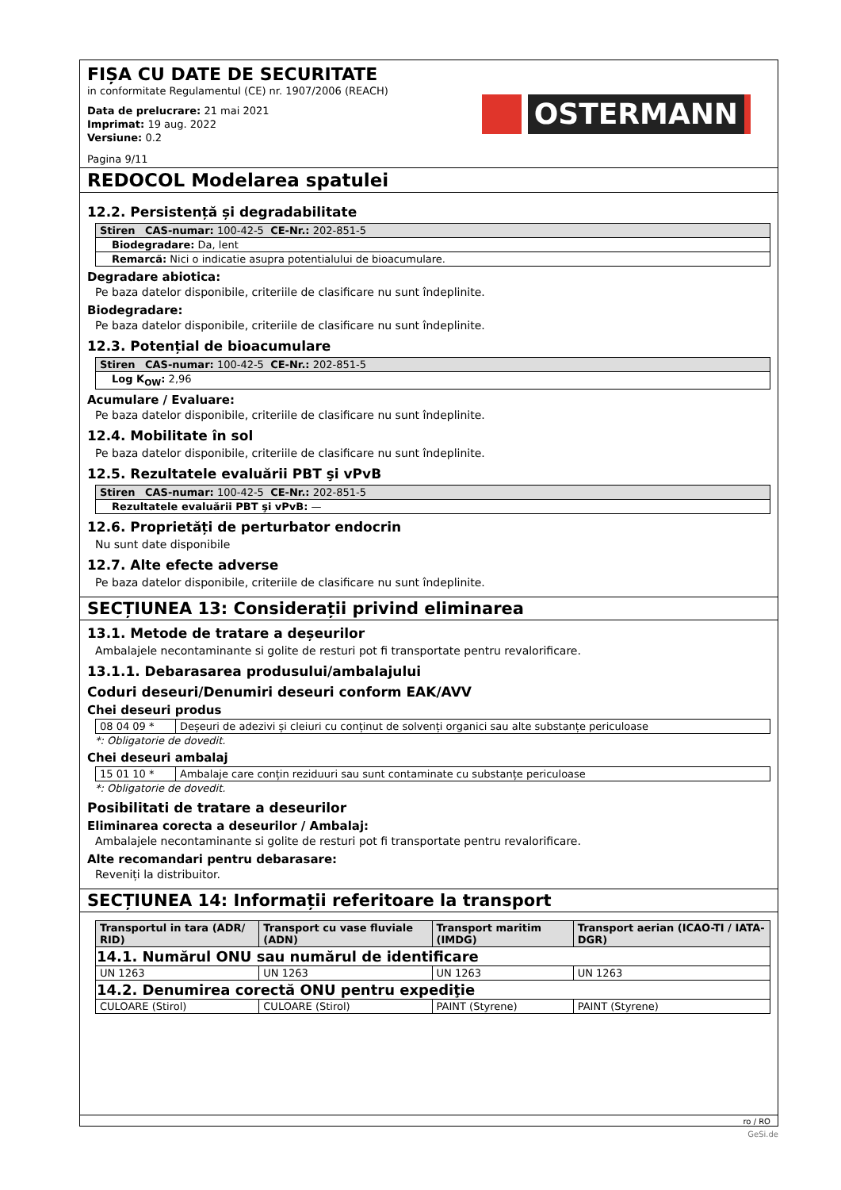FIȘA CU DATE DE SECURITATE
in conformitate Regulamentul (CE) nr. 1907/2006 (REACH)
Data de prelucrare: 21 mai 2021
Imprimat: 19 aug. 2022
Versiune: 0.2
Pagina 9/11
OSTERMANN
REDOCOL Modelarea spatulei
12.2. Persistență și degradabilitate
| Stiren CAS-numar: 100-42-5 CE-Nr.: 202-851-5 |
| Biodegradare: Da, lent |
| Remarcă: Nici o indicatie asupra potentialului de bioacumulare. |
Degradare abiotica:
Pe baza datelor disponibile, criteriile de clasificare nu sunt îndeplinite.
Biodegradare:
Pe baza datelor disponibile, criteriile de clasificare nu sunt îndeplinite.
12.3. Potențial de bioacumulare
| Stiren CAS-numar: 100-42-5 CE-Nr.: 202-851-5 |
| Log K<sub>OW</sub>: 2,96 |
Acumulare / Evaluare:
Pe baza datelor disponibile, criteriile de clasificare nu sunt îndeplinite.
12.4. Mobilitate în sol
Pe baza datelor disponibile, criteriile de clasificare nu sunt îndeplinite.
12.5. Rezultatele evaluării PBT şi vPvB
| Stiren CAS-numar: 100-42-5 CE-Nr.: 202-851-5 |
| Rezultatele evaluării PBT şi vPvB: — |
12.6. Proprietăți de perturbator endocrin
Nu sunt date disponibile
12.7. Alte efecte adverse
Pe baza datelor disponibile, criteriile de clasificare nu sunt îndeplinite.
SECȚIUNEA 13: Considerații privind eliminarea
13.1. Metode de tratare a deșeurilor
Ambalajele necontaminante si golite de resturi pot fi transportate pentru revalorificare.
13.1.1. Debarasarea produsului/ambalajului
Coduri deseuri/Denumiri deseuri conform EAK/AVV
Chei deseuri produs
| 08 04 09 * | Deșeuri de adezivi și cleiuri cu conținut de solvenți organici sau alte substanțe periculoase |
*: Obligatorie de dovedit.
Chei deseuri ambalaj
| 15 01 10 * | Ambalaje care conțin reziduuri sau sunt contaminate cu substanțe periculoase |
*: Obligatorie de dovedit.
Posibilitati de tratare a deseurilor
Eliminarea corecta a deseurilor / Ambalaj:
Ambalajele necontaminante si golite de resturi pot fi transportate pentru revalorificare.
Alte recomandari pentru debarasare:
Reveniți la distribuitor.
SECȚIUNEA 14: Informații referitoare la transport
| Transportul in tara (ADR/ RID) | Transport cu vase fluviale (ADN) | Transport maritim (IMDG) | Transport aerian (ICAO-TI / IATA-DGR) |
| --- | --- | --- | --- |
| 14.1. Numărul ONU sau numărul de identificare | | | |
| UN 1263 | UN 1263 | UN 1263 | UN 1263 |
| 14.2. Denumirea corectă ONU pentru expediţie | | | |
| CULOARE (Stirol) | CULOARE (Stirol) | PAINT (Styrene) | PAINT (Styrene) |
ro / RO
GeSi.de